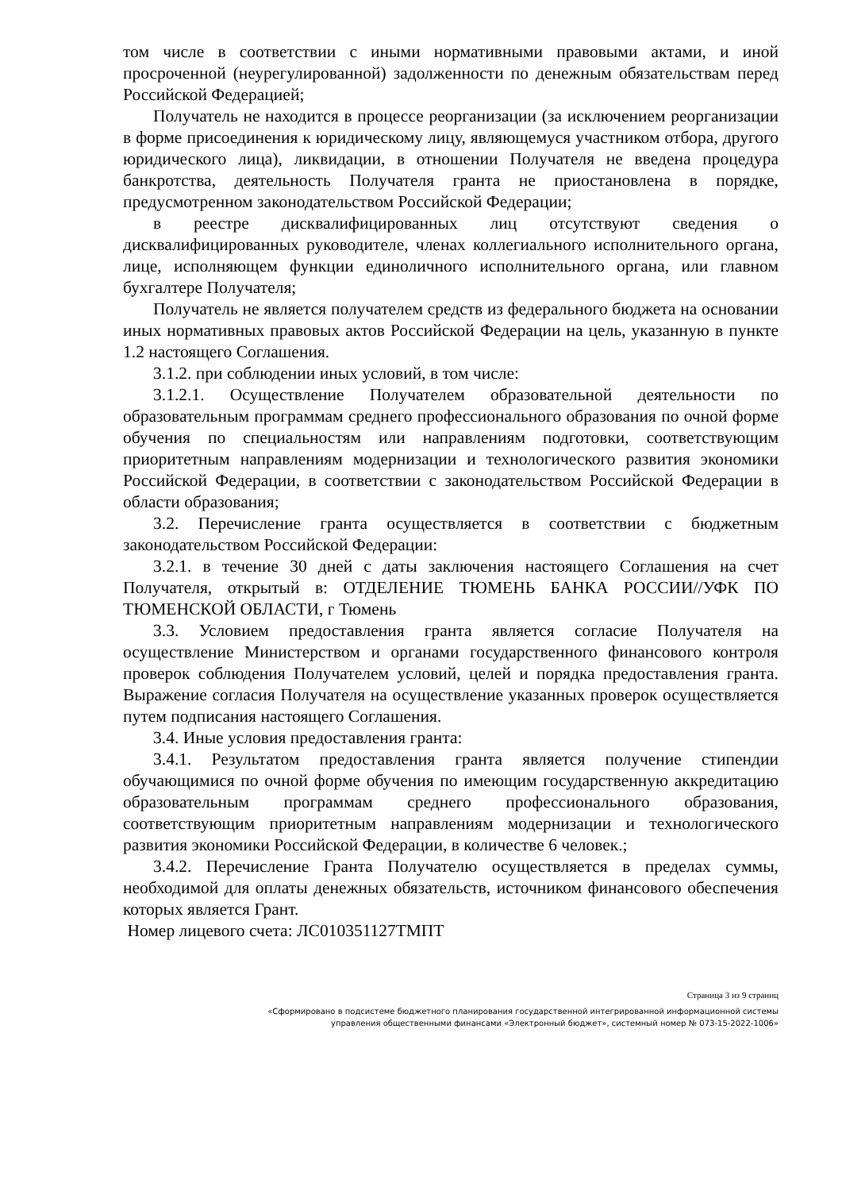том числе в соответствии с иными нормативными правовыми актами, и иной просроченной (неурегулированной) задолженности по денежным обязательствам перед Российской Федерацией;
Получатель не находится в процессе реорганизации (за исключением реорганизации в форме присоединения к юридическому лицу, являющемуся участником отбора, другого юридического лица), ликвидации, в отношении Получателя не введена процедура банкротства, деятельность Получателя гранта не приостановлена в порядке, предусмотренном законодательством Российской Федерации;
в реестре дисквалифицированных лиц отсутствуют сведения о дисквалифицированных руководителе, членах коллегиального исполнительного органа, лице, исполняющем функции единоличного исполнительного органа, или главном бухгалтере Получателя;
Получатель не является получателем средств из федерального бюджета на основании иных нормативных правовых актов Российской Федерации на цель, указанную в пункте 1.2 настоящего Соглашения.
3.1.2. при соблюдении иных условий, в том числе:
3.1.2.1. Осуществление Получателем образовательной деятельности по образовательным программам среднего профессионального образования по очной форме обучения по специальностям или направлениям подготовки, соответствующим приоритетным направлениям модернизации и технологического развития экономики Российской Федерации, в соответствии с законодательством Российской Федерации в области образования;
3.2. Перечисление гранта осуществляется в соответствии с бюджетным законодательством Российской Федерации:
3.2.1. в течение 30 дней с даты заключения настоящего Соглашения на счет Получателя, открытый в: ОТДЕЛЕНИЕ ТЮМЕНЬ БАНКА РОССИИ//УФК ПО ТЮМЕНСКОЙ ОБЛАСТИ, г Тюмень
3.3. Условием предоставления гранта является согласие Получателя на осуществление Министерством и органами государственного финансового контроля проверок соблюдения Получателем условий, целей и порядка предоставления гранта. Выражение согласия Получателя на осуществление указанных проверок осуществляется путем подписания настоящего Соглашения.
3.4. Иные условия предоставления гранта:
3.4.1. Результатом предоставления гранта является получение стипендии обучающимися по очной форме обучения по имеющим государственную аккредитацию образовательным программам среднего профессионального образования, соответствующим приоритетным направлениям модернизации и технологического развития экономики Российской Федерации, в количестве 6 человек.;
3.4.2. Перечисление Гранта Получателю осуществляется в пределах суммы, необходимой для оплаты денежных обязательств, источником финансового обеспечения которых является Грант.
Номер лицевого счета: ЛС010351127ТМПТ
Страница 3 из 9 страниц
«Сформировано в подсистеме бюджетного планирования государственной интегрированной информационной системы
управления общественными финансами «Электронный бюджет», системный номер № 073-15-2022-1006»